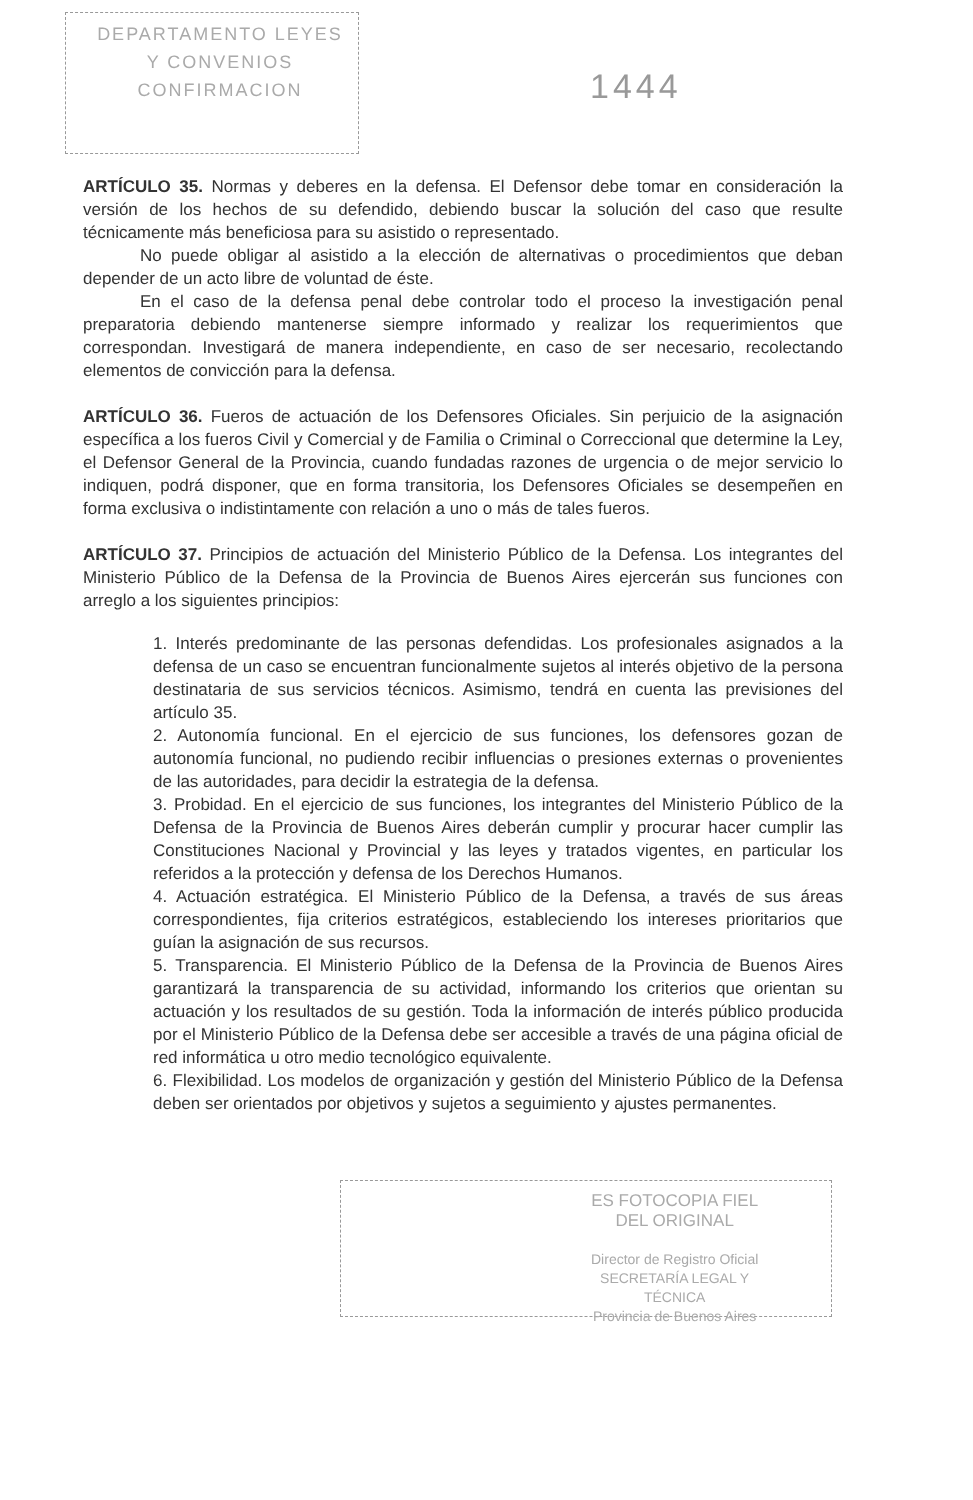DEPARTAMENTO LEYES
Y CONVENIOS
CONFIRMACION
1444
ARTÍCULO 35. Normas y deberes en la defensa. El Defensor debe tomar en consideración la versión de los hechos de su defendido, debiendo buscar la solución del caso que resulte técnicamente más beneficiosa para su asistido o representado.
No puede obligar al asistido a la elección de alternativas o procedimientos que deban depender de un acto libre de voluntad de éste.
En el caso de la defensa penal debe controlar todo el proceso la investigación penal preparatoria debiendo mantenerse siempre informado y realizar los requerimientos que correspondan. Investigará de manera independiente, en caso de ser necesario, recolectando elementos de convicción para la defensa.
ARTÍCULO 36. Fueros de actuación de los Defensores Oficiales. Sin perjuicio de la asignación específica a los fueros Civil y Comercial y de Familia o Criminal o Correccional que determine la Ley, el Defensor General de la Provincia, cuando fundadas razones de urgencia o de mejor servicio lo indiquen, podrá disponer, que en forma transitoria, los Defensores Oficiales se desempeñen en forma exclusiva o indistintamente con relación a uno o más de tales fueros.
ARTÍCULO 37. Principios de actuación del Ministerio Público de la Defensa. Los integrantes del Ministerio Público de la Defensa de la Provincia de Buenos Aires ejercerán sus funciones con arreglo a los siguientes principios:
1. Interés predominante de las personas defendidas. Los profesionales asignados a la defensa de un caso se encuentran funcionalmente sujetos al interés objetivo de la persona destinataria de sus servicios técnicos. Asimismo, tendrá en cuenta las previsiones del artículo 35.
2. Autonomía funcional. En el ejercicio de sus funciones, los defensores gozan de autonomía funcional, no pudiendo recibir influencias o presiones externas o provenientes de las autoridades, para decidir la estrategia de la defensa.
3. Probidad. En el ejercicio de sus funciones, los integrantes del Ministerio Público de la Defensa de la Provincia de Buenos Aires deberán cumplir y procurar hacer cumplir las Constituciones Nacional y Provincial y las leyes y tratados vigentes, en particular los referidos a la protección y defensa de los Derechos Humanos.
4. Actuación estratégica. El Ministerio Público de la Defensa, a través de sus áreas correspondientes, fija criterios estratégicos, estableciendo los intereses prioritarios que guían la asignación de sus recursos.
5. Transparencia. El Ministerio Público de la Defensa de la Provincia de Buenos Aires garantizará la transparencia de su actividad, informando los criterios que orientan su actuación y los resultados de su gestión. Toda la información de interés público producida por el Ministerio Público de la Defensa debe ser accesible a través de una página oficial de red informática u otro medio tecnológico equivalente.
6. Flexibilidad. Los modelos de organización y gestión del Ministerio Público de la Defensa deben ser orientados por objetivos y sujetos a seguimiento y ajustes permanentes.
ES FOTOCOPIA FIEL
DEL ORIGINAL
Director de Registro Oficial
SECRETARÍA LEGAL Y
TÉCNICA
Provincia de Buenos Aires